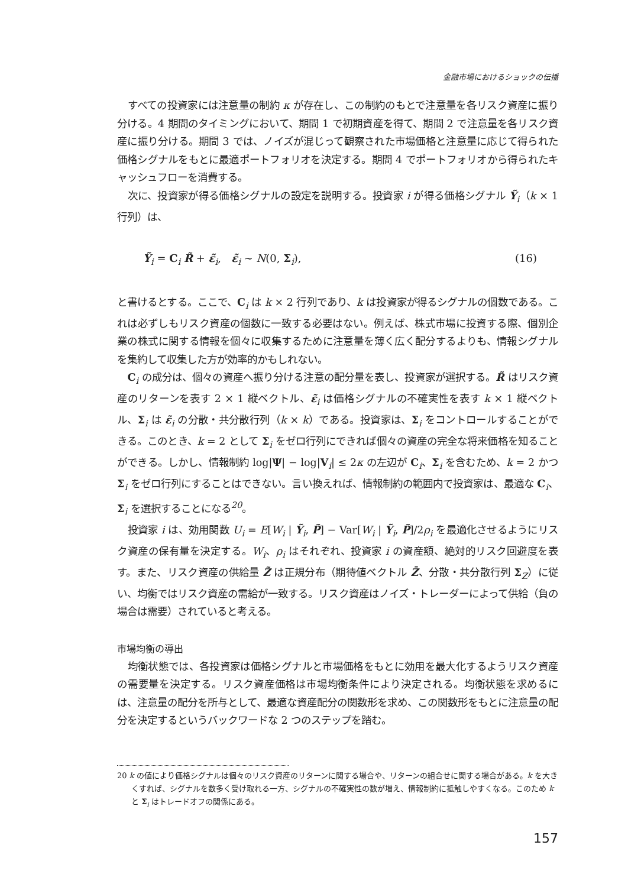金融市場におけるショックの伝播
すべての投資家には注意量の制約 κ が存在し、この制約のもとで注意量を各リスク資産に振り分ける。4 期間のタイミングにおいて、期間 1 で初期資産を得て、期間 2 で注意量を各リスク資産に振り分ける。期間 3 では、ノイズが混じって観察された市場価格と注意量に応じて得られた価格シグナルをもとに最適ポートフォリオを決定する。期間 4 でポートフォリオから得られたキャッシュフローを消費する。
次に、投資家が得る価格シグナルの設定を説明する。投資家 i が得る価格シグナル Ỹ<sub>i</sub>（k × 1 行列）は、
Ỹ<sub>i</sub> = C<sub>i</sub> R̃ + ε̃<sub>i</sub>, ε̃<sub>i</sub> ∼ N(0, Σ<sub>i</sub>), (16)
と書けるとする。ここで、C<sub>i</sub> は k × 2 行列であり、k は投資家が得るシグナルの個数である。これは必ずしもリスク資産の個数に一致する必要はない。例えば、株式市場に投資する際、個別企業の株式に関する情報を個々に収集するために注意量を薄く広く配分するよりも、情報シグナルを集約して収集した方が効率的かもしれない。
C<sub>i</sub> の成分は、個々の資産へ振り分ける注意の配分量を表し、投資家が選択する。R̃ はリスク資産のリターンを表す 2 × 1 縦ベクトル、ε̃<sub>i</sub> は価格シグナルの不確実性を表す k × 1 縦ベクトル、Σ<sub>i</sub> は ε̃<sub>i</sub> の分散・共分散行列（k × k）である。投資家は、Σ<sub>i</sub> をコントロールすることができる。このとき、k = 2 として Σ<sub>i</sub> をゼロ行列にできれば個々の資産の完全な将来価格を知ることができる。しかし、情報制約 log|Ψ| − log|V<sub>i</sub>| ≤ 2κ の左辺が C<sub>i</sub>、Σ<sub>i</sub> を含むため、k = 2 かつ Σ<sub>i</sub> をゼロ行列にすることはできない。言い換えれば、情報制約の範囲内で投資家は、最適な C<sub>i</sub>、Σ<sub>i</sub> を選択することになる<sup>20</sup>。
投資家 i は、効用関数 U<sub>i</sub> = E[W<sub>i</sub> | Ỹ<sub>i</sub>, P̃] − Var[W<sub>i</sub> | Ỹ<sub>i</sub>, P̃]/2ρ<sub>i</sub> を最適化させるようにリスク資産の保有量を決定する。W<sub>i</sub>、ρ<sub>i</sub> はそれぞれ、投資家 i の資産額、絶対的リスク回避度を表す。また、リスク資産の供給量 Z̃ は正規分布（期待値ベクトル Z̄、分散・共分散行列 Σ<sub>Z</sub>）に従い、均衡ではリスク資産の需給が一致する。リスク資産はノイズ・トレーダーによって供給（負の場合は需要）されていると考える。
市場均衡の導出
均衡状態では、各投資家は価格シグナルと市場価格をもとに効用を最大化するようリスク資産の需要量を決定する。リスク資産価格は市場均衡条件により決定される。均衡状態を求めるには、注意量の配分を所与として、最適な資産配分の関数形を求め、この関数形をもとに注意量の配分を決定するというバックワードな 2 つのステップを踏む。
20 k の値により価格シグナルは個々のリスク資産のリターンに関する場合や、リターンの組合せに関する場合がある。k を大きくすれば、シグナルを数多く受け取れる一方、シグナルの不確実性の数が増え、情報制約に抵触しやすくなる。このため k と Σ<sub>i</sub> はトレードオフの関係にある。
157